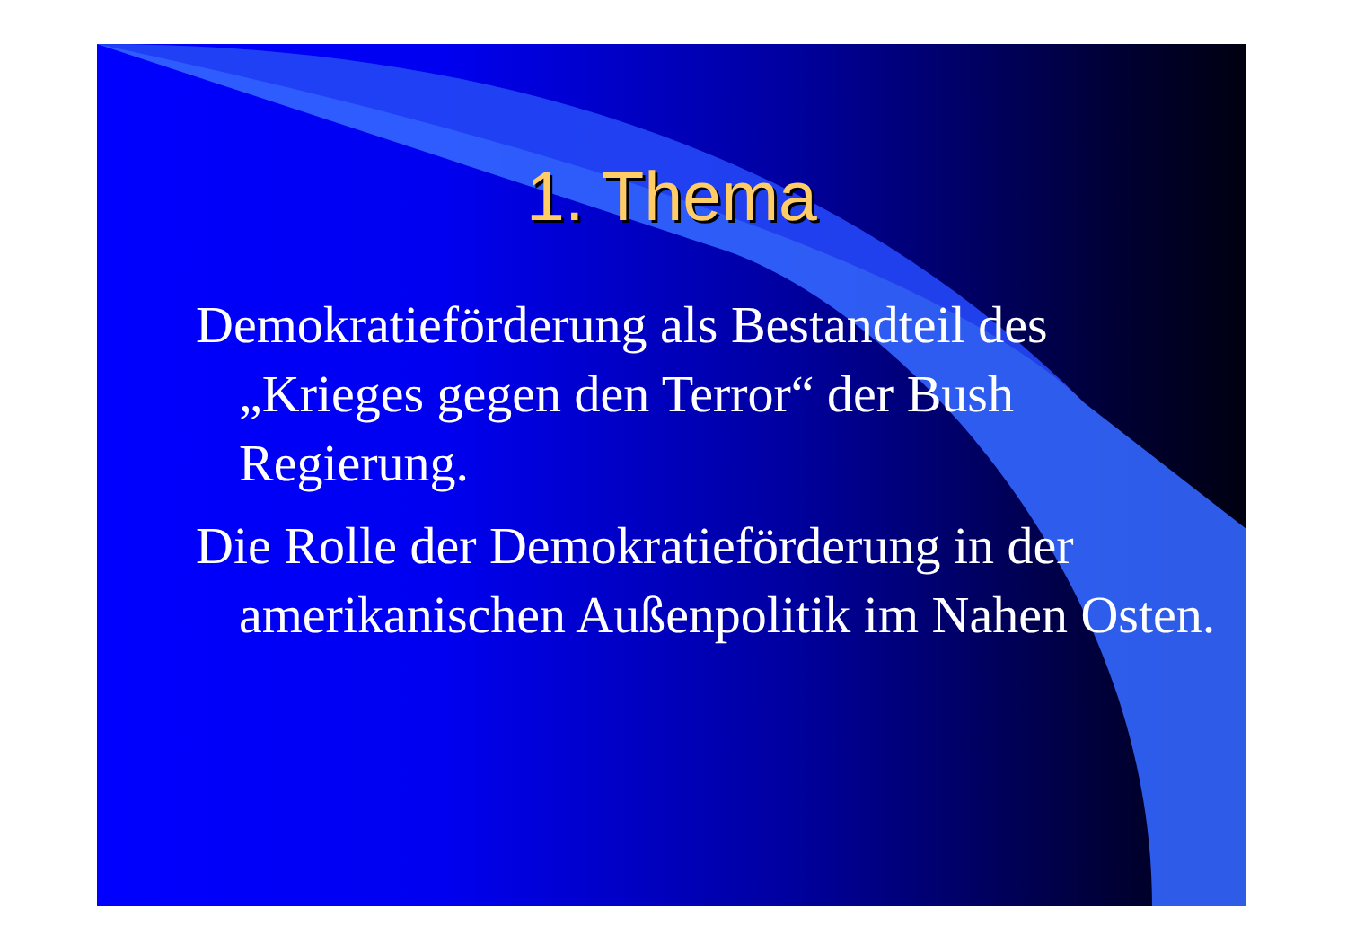1. Thema
Demokratieförderung als Bestandteil des „Krieges gegen den Terror“ der Bush Regierung.
Die Rolle der Demokratieförderung in der amerikanischen Außenpolitik im Nahen Osten.